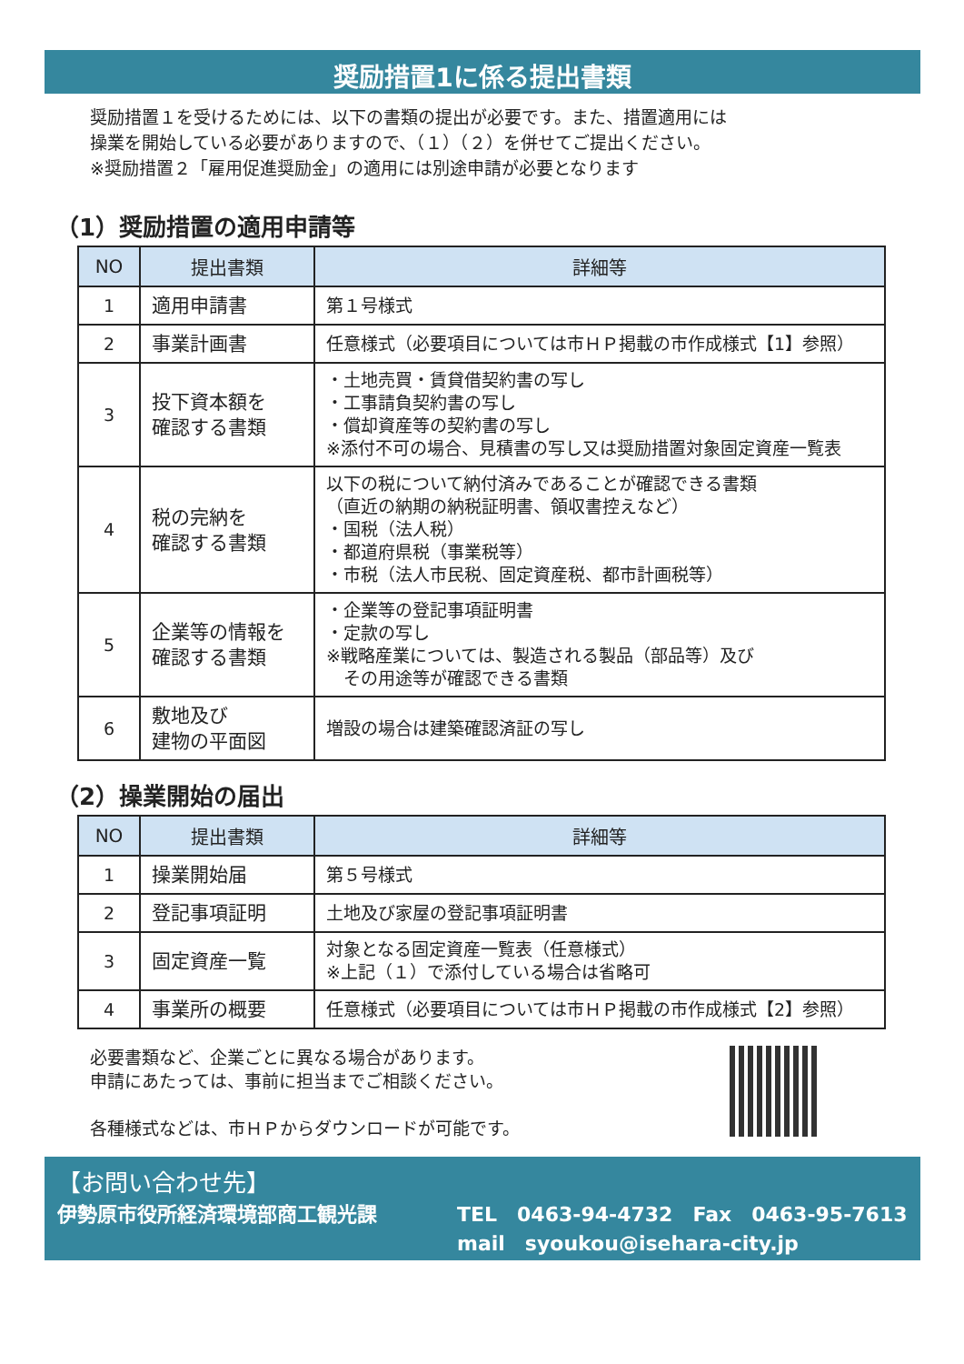奨励措置1に係る提出書類
奨励措置１を受けるためには、以下の書類の提出が必要です。また、措置適用には
操業を開始している必要がありますので、（１）（２）を併せてご提出ください。
※奨励措置２「雇用促進奨励金」の適用には別途申請が必要となります
（1）奨励措置の適用申請等
| NO | 提出書類 | 詳細等 |
| --- | --- | --- |
| 1 | 適用申請書 | 第１号様式 |
| 2 | 事業計画書 | 任意様式（必要項目については市ＨＰ掲載の市作成様式【1】参照） |
| 3 | 投下資本額を 確認する書類 | ・土地売買・賃貸借契約書の写し ・工事請負契約書の写し ・償却資産等の契約書の写し ※添付不可の場合、見積書の写し又は奨励措置対象固定資産一覧表 |
| 4 | 税の完納を 確認する書類 | 以下の税について納付済みであることが確認できる書類 （直近の納期の納税証明書、領収書控えなど） ・国税（法人税） ・都道府県税（事業税等） ・市税（法人市民税、固定資産税、都市計画税等） |
| 5 | 企業等の情報を 確認する書類 | ・企業等の登記事項証明書 ・定款の写し ※戦略産業については、製造される製品（部品等）及び その用途等が確認できる書類 |
| 6 | 敷地及び 建物の平面図 | 増設の場合は建築確認済証の写し |
（2）操業開始の届出
| NO | 提出書類 | 詳細等 |
| --- | --- | --- |
| 1 | 操業開始届 | 第５号様式 |
| 2 | 登記事項証明 | 土地及び家屋の登記事項証明書 |
| 3 | 固定資産一覧 | 対象となる固定資産一覧表（任意様式） ※上記（１）で添付している場合は省略可 |
| 4 | 事業所の概要 | 任意様式（必要項目については市ＨＰ掲載の市作成様式【2】参照） |
必要書類など、企業ごとに異なる場合があります。
申請にあたっては、事前に担当までご相談ください。
各種様式などは、市ＨＰからダウンロードが可能です。
【お問い合わせ先】
伊勢原市役所経済環境部商工観光課 TEL　0463-94-4732　Fax　0463-95-7613
mail　syoukou@isehara-city.jp